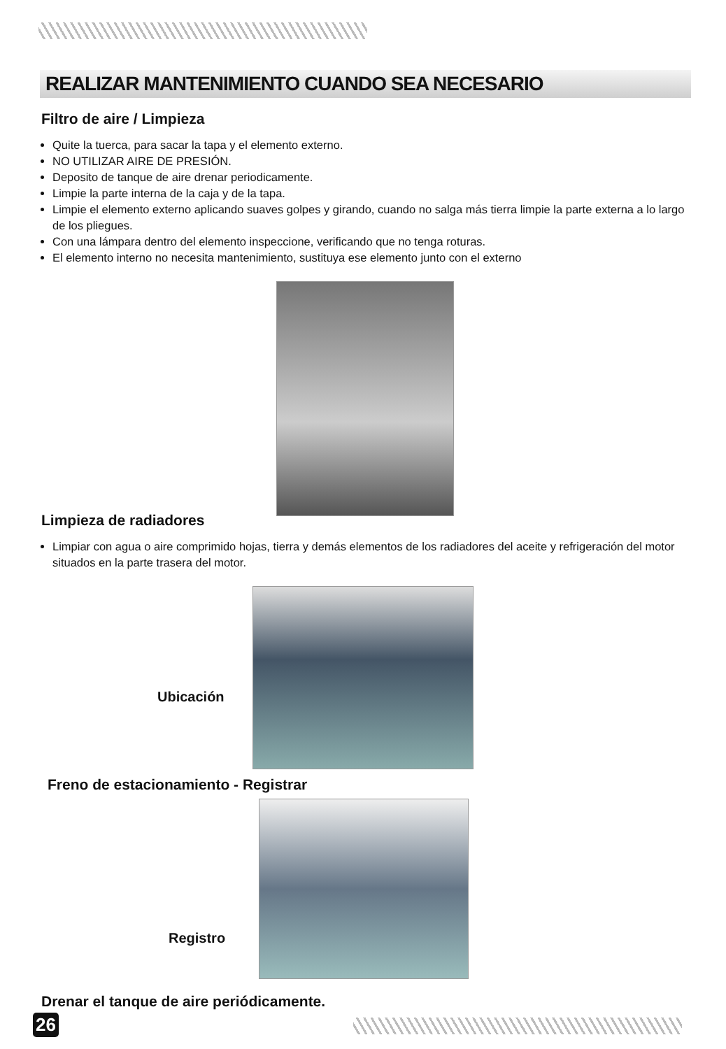REALIZAR MANTENIMIENTO CUANDO SEA NECESARIO
Filtro de aire / Limpieza
Quite la tuerca, para sacar la tapa y el elemento externo.
NO UTILIZAR AIRE DE PRESIÓN.
Deposito de tanque de aire drenar periodicamente.
Limpie la parte interna de la caja y de la tapa.
Limpie el elemento externo aplicando suaves golpes y girando, cuando no salga más tierra limpie la parte externa a lo largo de los pliegues.
Con una lámpara dentro del elemento inspeccione, verificando que no tenga roturas.
El elemento interno no necesita mantenimiento, sustituya ese elemento junto con el externo
Limpieza de radiadores
Limpiar con agua o aire comprimido hojas, tierra y demás elementos de los radiadores del aceite y refrigeración del motor situados en la parte trasera del motor.
Ubicación
Freno de estacionamiento - Registrar
Registro
Drenar el tanque de aire periódicamente.
26